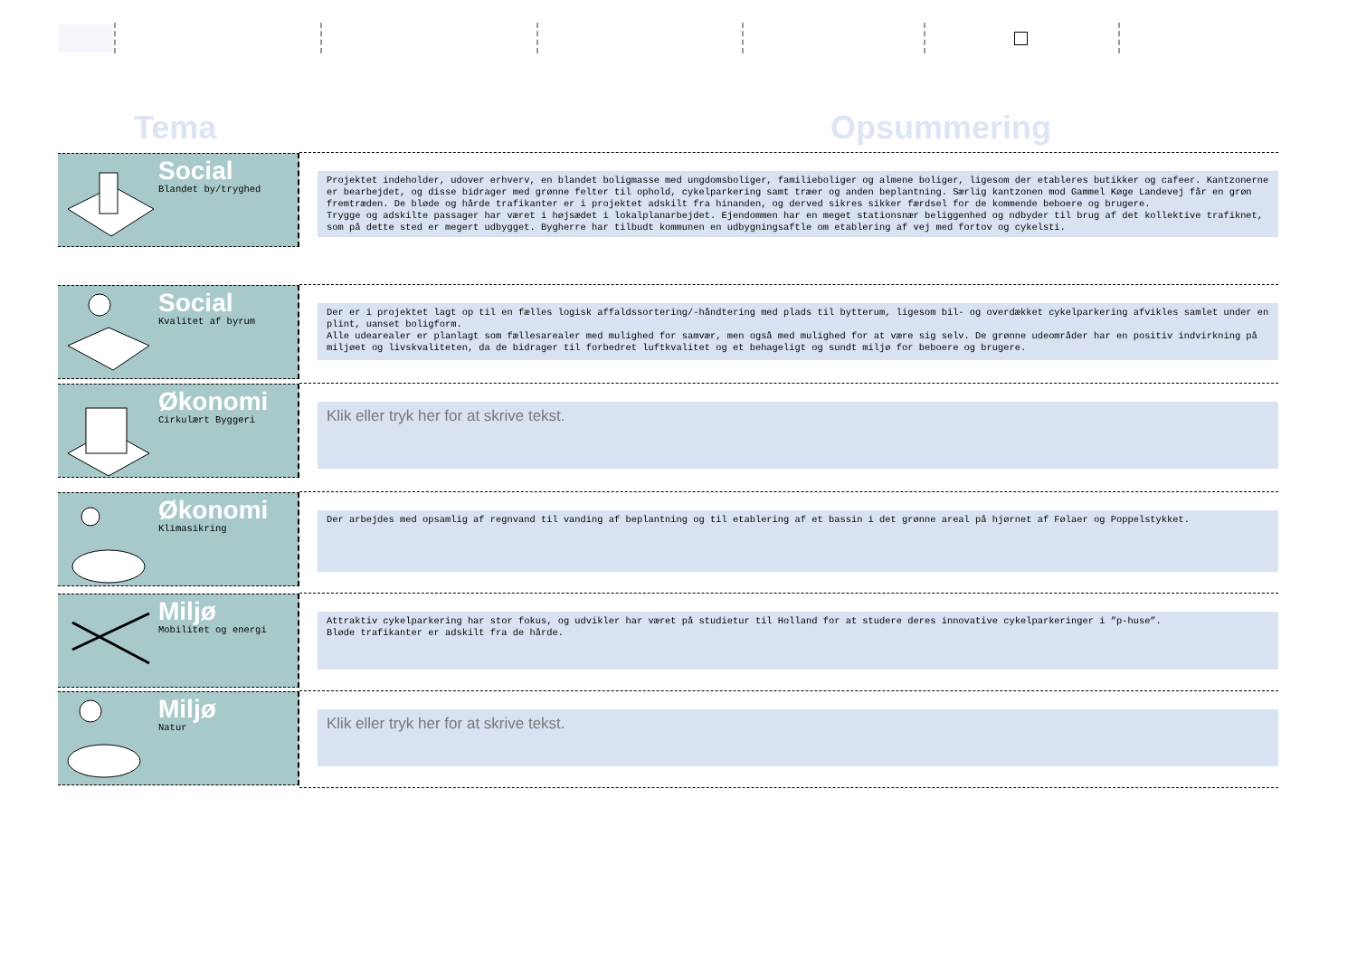Tema Opsummering
| Social Blandet by/tryghed | Projektet indeholder, udover erhverv, en blandet boligmasse med ungdomsboliger, familieboliger og almene boliger, ligesom der etableres butikker og cafeer. Kantzonerne er bearbejdet, og disse bidrager med grønne felter til ophold, cykelparkering samt træer og anden beplantning. Særlig kantzonen mod Gammel Køge Landevej får en grøn fremtræden. De bløde og hårde trafikanter er i projektet adskilt fra hinanden, og derved sikres sikker færdsel for de kommende beboere og brugere. Trygge og adskilte passager har været i højsædet i lokalplanarbejdet. Ejendommen har en meget stationsnær beliggenhed og ndbyder til brug af det kollektive trafiknet, som på dette sted er megert udbygget. Bygherre har tilbudt kommunen en udbygningsaftle om etablering af vej med fortov og cykelsti. |
| Social Kvalitet af byrum | Der er i projektet lagt op til en fælles logisk affaldssortering/-håndtering med plads til bytterum, ligesom bil- og overdækket cykelparkering afvikles samlet under en plint, uanset boligform. Alle udearealer er planlagt som fællesarealer med mulighed for samvær, men også med mulighed for at være sig selv. De grønne udeområder har en positiv indvirkning på miljøet og livskvaliteten, da de bidrager til forbedret luftkvalitet og et behageligt og sundt miljø for beboere og brugere. |
| Økonomi Cirkulært Byggeri | Klik eller tryk her for at skrive tekst. |
| Økonomi Klimasikring | Der arbejdes med opsamlig af regnvand til vanding af beplantning og til etablering af et bassin i det grønne areal på hjørnet af Følaer og Poppelstykket. |
| Miljø Mobilitet og energi | Attraktiv cykelparkering har stor fokus, og udvikler har været på studietur til Holland for at studere deres innovative cykelparkeringer i ”p-huse”. Bløde trafikanter er adskilt fra de hårde. |
| Miljø Natur | Klik eller tryk her for at skrive tekst. |